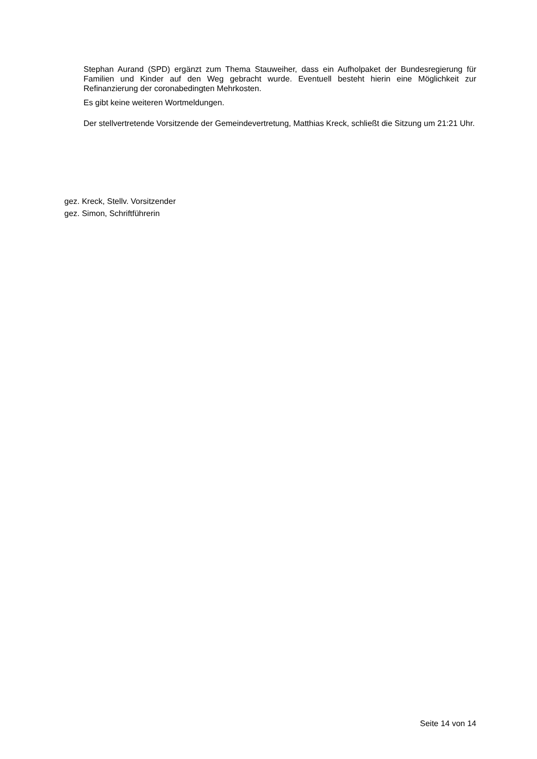Stephan Aurand (SPD) ergänzt zum Thema Stauweiher, dass ein Aufholpaket der Bundesregierung für Familien und Kinder auf den Weg gebracht wurde. Eventuell besteht hierin eine Möglichkeit zur Refinanzierung der coronabedingten Mehrkosten.
Es gibt keine weiteren Wortmeldungen.
Der stellvertretende Vorsitzende der Gemeindevertretung, Matthias Kreck, schließt die Sitzung um 21:21 Uhr.
gez. Kreck, Stellv. Vorsitzender
gez. Simon, Schriftführerin
Seite 14 von 14